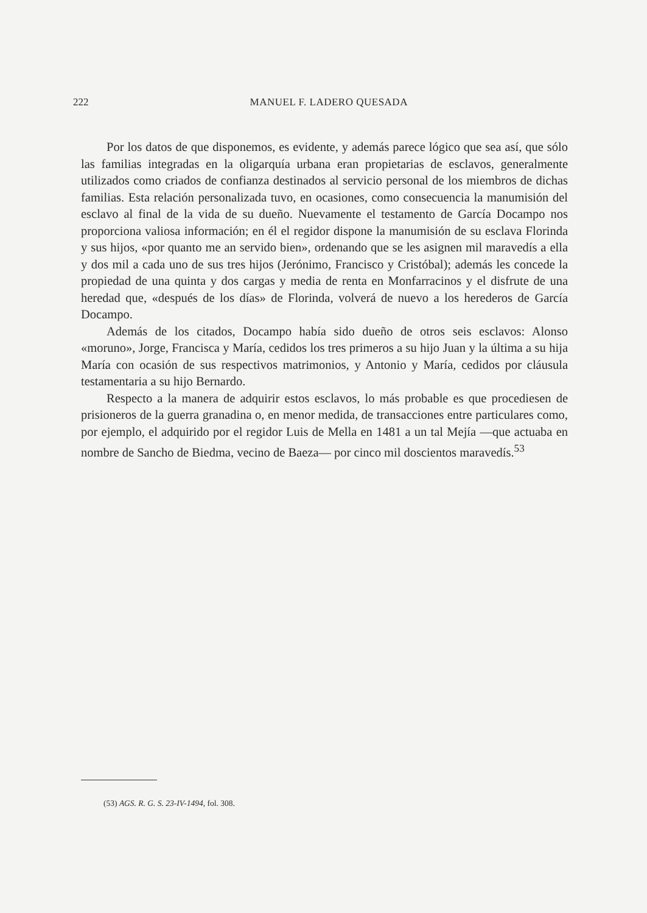222
MANUEL F. LADERO QUESADA
Por los datos de que disponemos, es evidente, y además parece lógico que sea así, que sólo las familias integradas en la oligarquía urbana eran propietarias de esclavos, generalmente utilizados como criados de confianza destinados al servicio personal de los miembros de dichas familias. Esta relación personalizada tuvo, en ocasiones, como consecuencia la manumisión del esclavo al final de la vida de su dueño. Nuevamente el testamento de García Docampo nos proporciona valiosa información; en él el regidor dispone la manumisión de su esclava Florinda y sus hijos, «por quanto me an servido bien», ordenando que se les asignen mil maravedís a ella y dos mil a cada uno de sus tres hijos (Jerónimo, Francisco y Cristóbal); además les concede la propiedad de una quinta y dos cargas y media de renta en Monfarracinos y el disfrute de una heredad que, «después de los días» de Florinda, volverá de nuevo a los herederos de García Docampo.
Además de los citados, Docampo había sido dueño de otros seis esclavos: Alonso «moruno», Jorge, Francisca y María, cedidos los tres primeros a su hijo Juan y la última a su hija María con ocasión de sus respectivos matrimonios, y Antonio y María, cedidos por cláusula testamentaria a su hijo Bernardo.
Respecto a la manera de adquirir estos esclavos, lo más probable es que procediesen de prisioneros de la guerra granadina o, en menor medida, de transacciones entre particulares como, por ejemplo, el adquirido por el regidor Luis de Mella en 1481 a un tal Mejía —que actuaba en nombre de Sancho de Biedma, vecino de Baeza— por cinco mil doscientos maravedís.<sup>53</sup>
(53) AGS. R. G. S. 23-IV-1494, fol. 308.